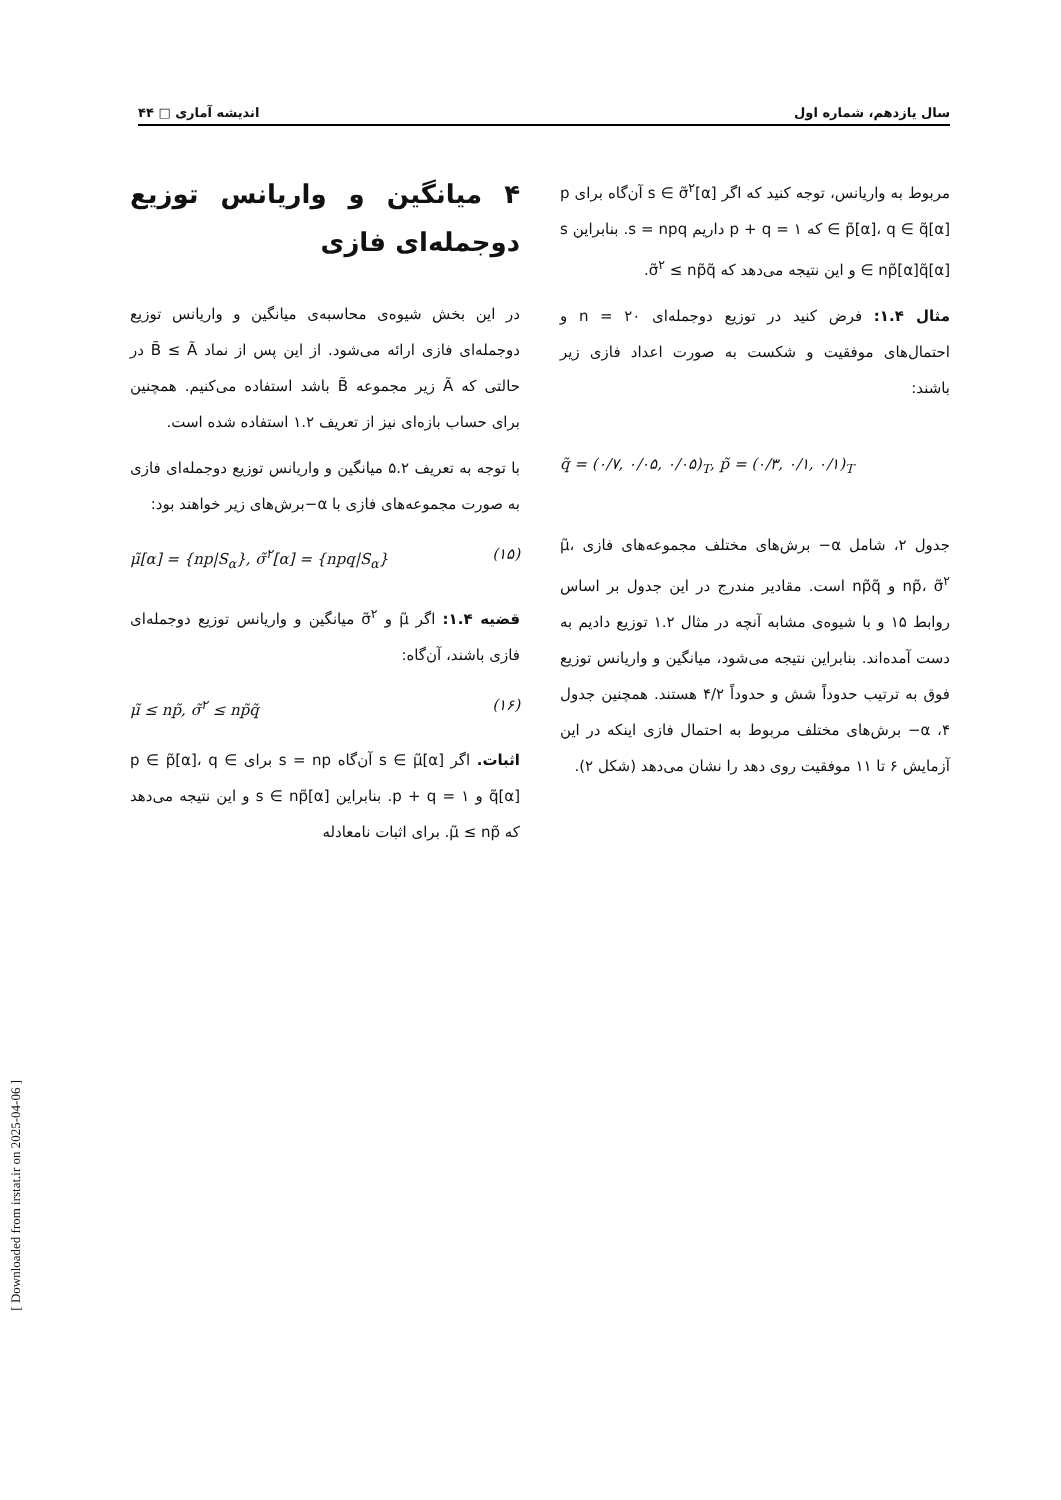سال یازدهم، شماره اول اندیشه آماری □ ۴۴
۴ میانگین و واریانس توزیع دوجمله‌ای فازی
در این بخش شیوه‌ی محاسبه‌ی میانگین و واریانس توزیع دوجمله‌ای فازی ارائه می‌شود. از این پس از نماد B̃ ≤ Ã در حالتی که Ã زیر مجموعه B̃ باشد استفاده می‌کنیم. همچنین برای حساب بازه‌ای نیز از تعریف ۱.۲ استفاده شده است.
با توجه به تعریف ۵.۲ میانگین و واریانس توزیع دوجمله‌ای فازی به صورت مجموعه‌های فازی با α−برش‌های زیر خواهند بود:
μ̃[α] = {np|S<sub>α</sub>}, σ̃<sup>۲</sup>[α] = {npq|S<sub>α</sub>} (۱۵)
قضیه ۱.۴: اگر μ̃ و σ̃<sup>۲</sup> میانگین و واریانس توزیع دوجمله‌ای فازی باشند، آن‌گاه:
μ̃ ≤ np̃, σ̃<sup>۲</sup> ≤ np̃q̃ (۱۶)
اثبات. اگر s ∈ μ̃[α] آن‌گاه s = np برای p ∈ p̃[α]، q ∈ q̃[α] و p + q = ۱. بنابراین s ∈ np̃[α] و این نتیجه می‌دهد که μ̃ ≤ np̃. برای اثبات نامعادله
مربوط به واریانس، توجه کنید که اگر s ∈ σ̃<sup>۲</sup>[α] آن‌گاه برای p ∈ p̃[α]، q ∈ q̃[α] که p + q = ۱ داریم s = npq. بنابراین s ∈ np̃[α]q̃[α] و این نتیجه می‌دهد که σ̃<sup>۲</sup> ≤ np̃q̃.
مثال ۱.۴: فرض کنید در توزیع دوجمله‌ای n = ۲۰ و احتمال‌های موفقیت و شکست به صورت اعداد فازی زیر باشند:
q̃ = (۰/۷, ۰/۰۵, ۰/۰۵)<sub>T</sub>, p̃ = (۰/۳, ۰/۱, ۰/۱)<sub>T</sub>
جدول ۲، شامل α− برش‌های مختلف مجموعه‌های فازی μ̃، np̃، σ̃<sup>۲</sup> و np̃q̃ است. مقادیر مندرج در این جدول بر اساس روابط ۱۵ و با شیوه‌ی مشابه آنچه در مثال ۱.۲ توزیع دادیم به دست آمده‌اند. بنابراین نتیجه می‌شود، میانگین و واریانس توزیع فوق به ترتیب حدوداً شش و حدوداً ۴/۲ هستند. همچنین جدول ۴، α− برش‌های مختلف مربوط به احتمال فازی اینکه در این آزمایش ۶ تا ۱۱ موفقیت روی دهد را نشان می‌دهد (شکل ۲).
[ Downloaded from irstat.ir on 2025-04-06 ]